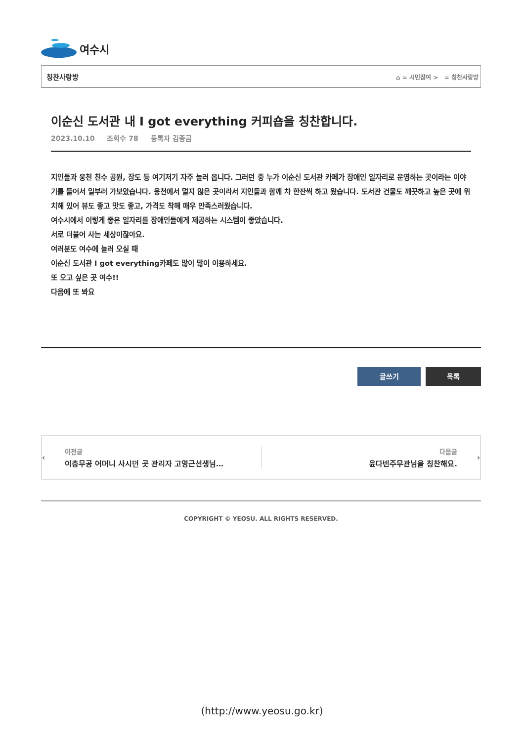여수시
칭찬사랑방 ⌂ = 시민참여 > = 칭찬사랑방
이순신 도서관 내 I got everything 커피숍을 칭찬합니다.
2023.10.10 조회수 78 등록자 김종금
지인들과 웅천 친수 공원, 장도 등 여기저기 자주 놀러 옵니다. 그러던 중 누가 이순신 도서관 카페가 장애인 일자리로 운영하는 곳이라는 이야기를 들어서 일부러 가보았습니다. 웅천에서 멀지 않은 곳이라서 지인들과 함께 차 한잔씩 하고 왔습니다. 도서관 건물도 깨끗하고 높은 곳에 위치해 있어 뷰도 좋고 맛도 좋고, 가격도 착해 매우 만족스러웠습니다.
여수시에서 이렇게 좋은 일자리를 장애인들에게 제공하는 시스템이 좋았습니다.
서로 더불어 사는 세상이잖아요.
여러분도 여수에 놀러 오실 때
이순신 도서관 I got everything카페도 많이 많이 이용하세요.
또 오고 싶은 곳 여수!!
다음에 또 봐요
글쓰기 목록
‹
이전글
이충무공 어머니 사시던 곳 관리자 고영근선생님…
다음글
윤다빈주무관님을 칭찬해요.
›
COPYRIGHT © YEOSU. ALL RIGHTS RESERVED.
(http://www.yeosu.go.kr)